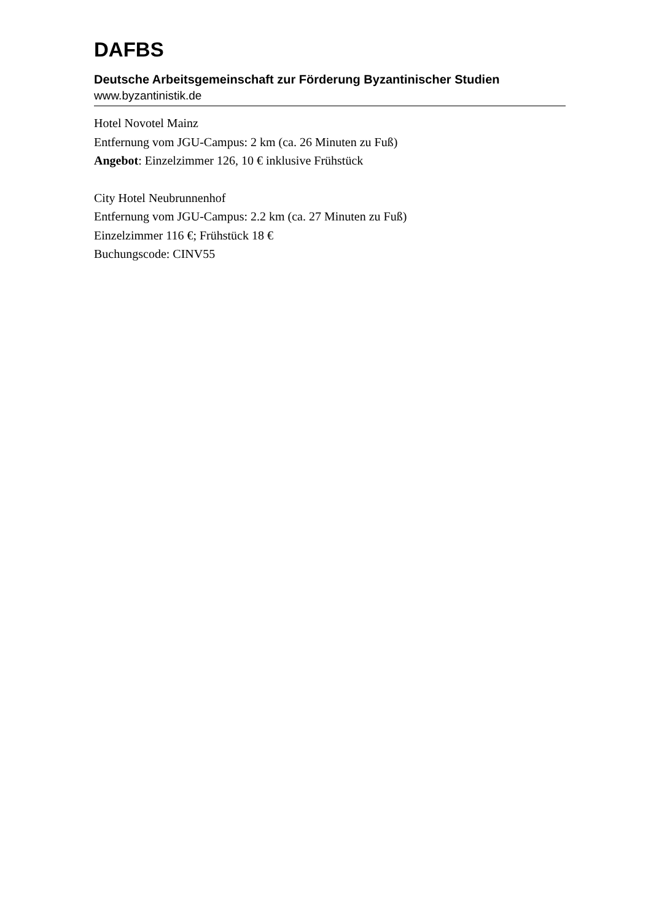DAFBS
Deutsche Arbeitsgemeinschaft zur Förderung Byzantinischer Studien
www.byzantinistik.de
Hotel Novotel Mainz
Entfernung vom JGU-Campus: 2 km (ca. 26 Minuten zu Fuß)
Angebot: Einzelzimmer 126, 10 € inklusive Frühstück
City Hotel Neubrunnenhof
Entfernung vom JGU-Campus: 2.2 km (ca. 27 Minuten zu Fuß)
Einzelzimmer 116 €; Frühstück 18 €
Buchungscode: CINV55